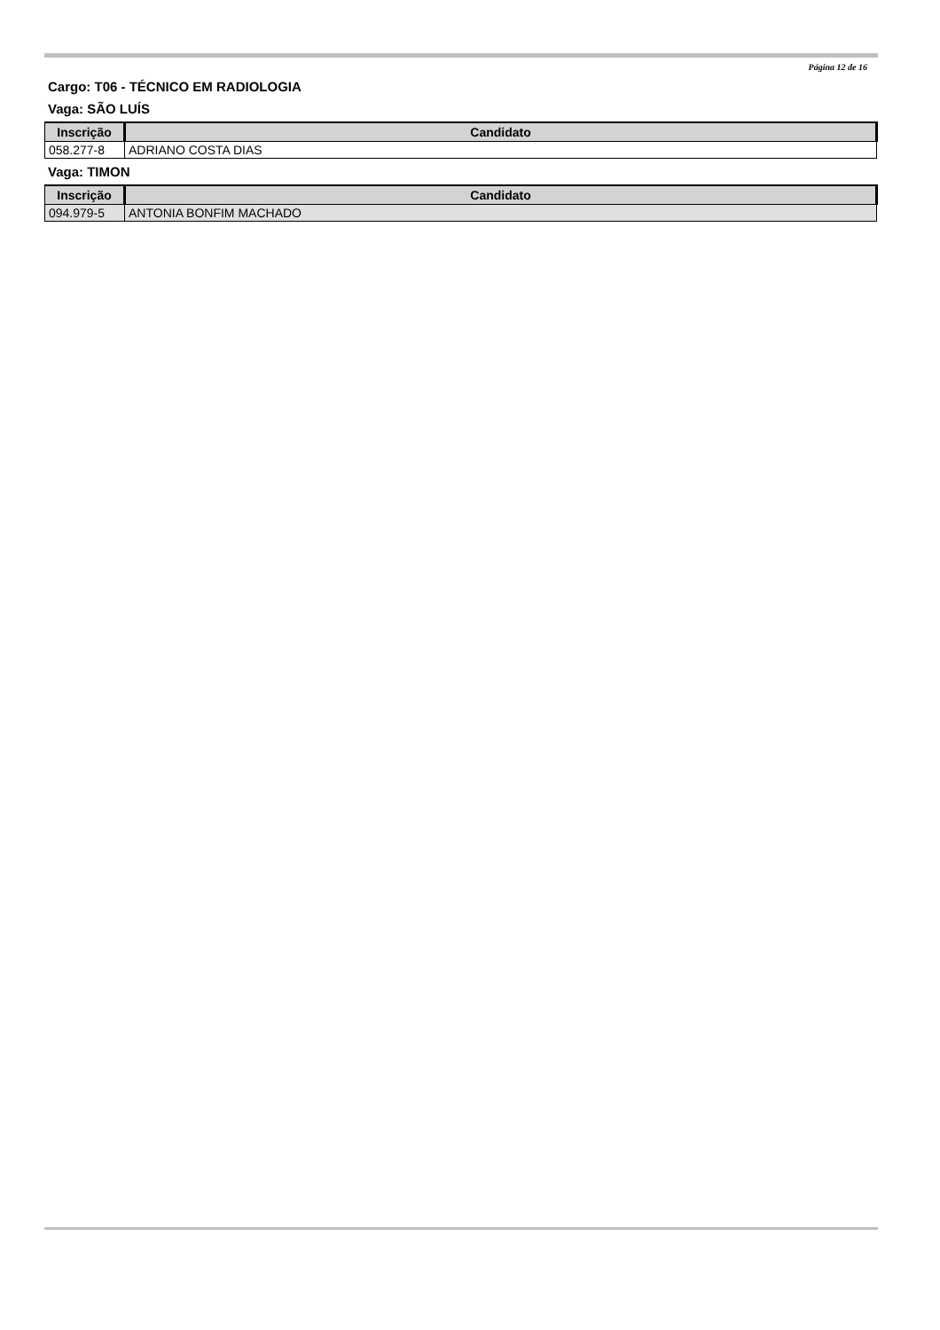Página 12 de 16
Cargo: T06 - TÉCNICO EM RADIOLOGIA
Vaga: SÃO LUÍS
| Inscrição | Candidato |
| --- | --- |
| 058.277-8 | ADRIANO COSTA DIAS |
Vaga: TIMON
| Inscrição | Candidato |
| --- | --- |
| 094.979-5 | ANTONIA BONFIM MACHADO |